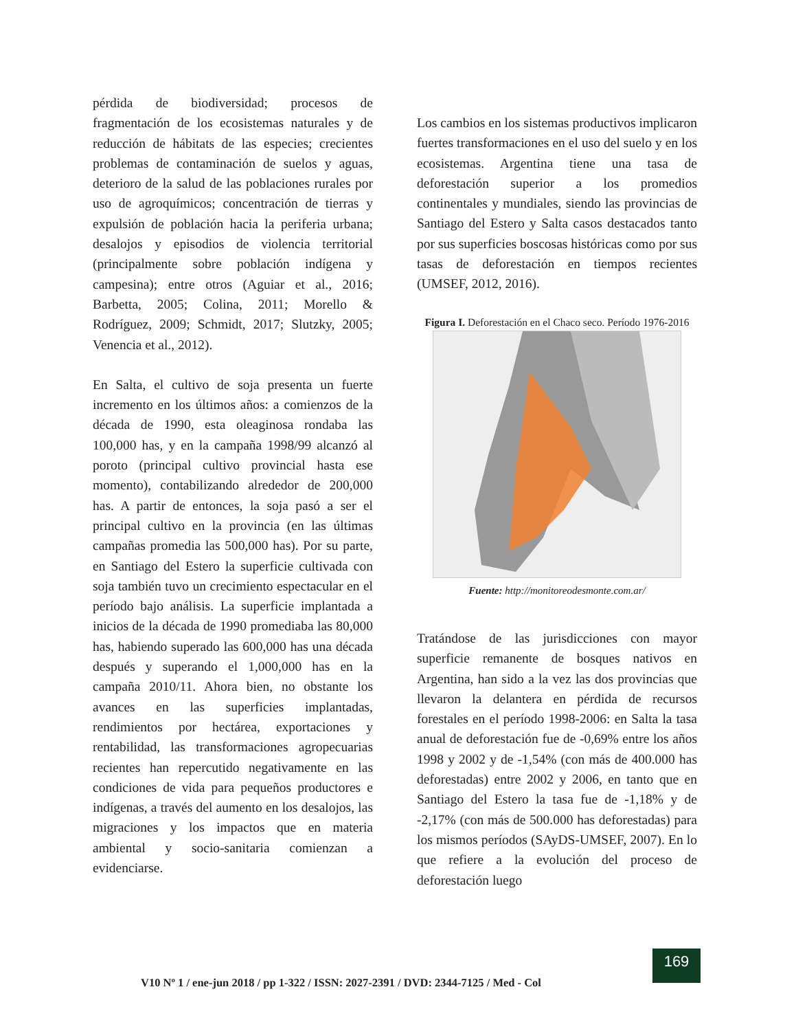pérdida de biodiversidad; procesos de fragmentación de los ecosistemas naturales y de reducción de hábitats de las especies; crecientes problemas de contaminación de suelos y aguas, deterioro de la salud de las poblaciones rurales por uso de agroquímicos; concentración de tierras y expulsión de población hacia la periferia urbana; desalojos y episodios de violencia territorial (principalmente sobre población indígena y campesina); entre otros (Aguiar et al., 2016; Barbetta, 2005; Colina, 2011; Morello & Rodríguez, 2009; Schmidt, 2017; Slutzky, 2005; Venencia et al., 2012).
En Salta, el cultivo de soja presenta un fuerte incremento en los últimos años: a comienzos de la década de 1990, esta oleaginosa rondaba las 100,000 has, y en la campaña 1998/99 alcanzó al poroto (principal cultivo provincial hasta ese momento), contabilizando alrededor de 200,000 has. A partir de entonces, la soja pasó a ser el principal cultivo en la provincia (en las últimas campañas promedia las 500,000 has). Por su parte, en Santiago del Estero la superficie cultivada con soja también tuvo un crecimiento espectacular en el período bajo análisis. La superficie implantada a inicios de la década de 1990 promediaba las 80,000 has, habiendo superado las 600,000 has una década después y superando el 1,000,000 has en la campaña 2010/11. Ahora bien, no obstante los avances en las superficies implantadas, rendimientos por hectárea, exportaciones y rentabilidad, las transformaciones agropecuarias recientes han repercutido negativamente en las condiciones de vida para pequeños productores e indígenas, a través del aumento en los desalojos, las migraciones y los impactos que en materia ambiental y socio-sanitaria comienzan a evidenciarse.
Los cambios en los sistemas productivos implicaron fuertes transformaciones en el uso del suelo y en los ecosistemas. Argentina tiene una tasa de deforestación superior a los promedios continentales y mundiales, siendo las provincias de Santiago del Estero y Salta casos destacados tanto por sus superficies boscosas históricas como por sus tasas de deforestación en tiempos recientes (UMSEF, 2012, 2016).
Figura I. Deforestación en el Chaco seco. Período 1976-2016
Fuente: http://monitoreodesmonte.com.ar/
Tratándose de las jurisdicciones con mayor superficie remanente de bosques nativos en Argentina, han sido a la vez las dos provincias que llevaron la delantera en pérdida de recursos forestales en el período 1998-2006: en Salta la tasa anual de deforestación fue de -0,69% entre los años 1998 y 2002 y de -1,54% (con más de 400.000 has deforestadas) entre 2002 y 2006, en tanto que en Santiago del Estero la tasa fue de -1,18% y de -2,17% (con más de 500.000 has deforestadas) para los mismos períodos (SAyDS-UMSEF, 2007). En lo que refiere a la evolución del proceso de deforestación luego
V10 Nº 1 / ene-jun 2018 / pp 1-322 / ISSN: 2027-2391 / DVD: 2344-7125 / Med - Col
169